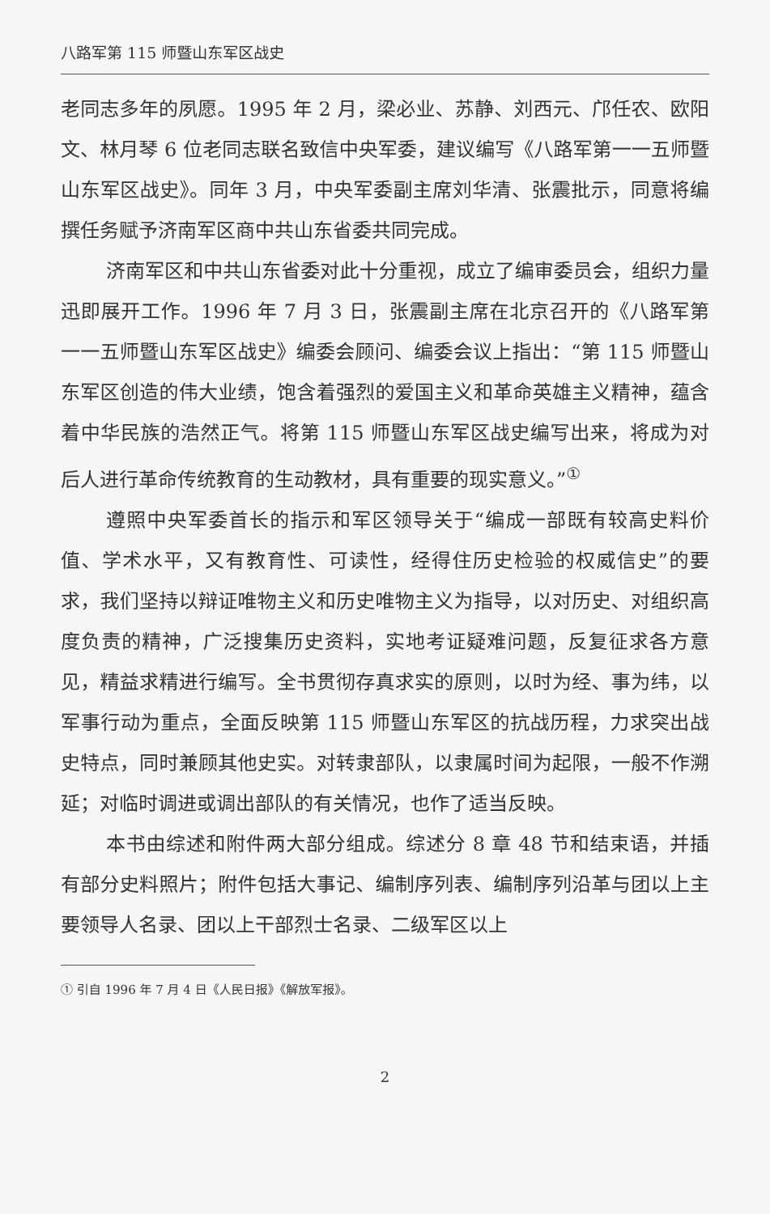八路军第 115 师暨山东军区战史
老同志多年的夙愿。1995 年 2 月，梁必业、苏静、刘西元、邝任农、欧阳文、林月琴 6 位老同志联名致信中央军委，建议编写《八路军第一一五师暨山东军区战史》。同年 3 月，中央军委副主席刘华清、张震批示，同意将编撰任务赋予济南军区商中共山东省委共同完成。
济南军区和中共山东省委对此十分重视，成立了编审委员会，组织力量迅即展开工作。1996 年 7 月 3 日，张震副主席在北京召开的《八路军第一一五师暨山东军区战史》编委会顾问、编委会议上指出：“第 115 师暨山东军区创造的伟大业绩，饱含着强烈的爱国主义和革命英雄主义精神，蕴含着中华民族的浩然正气。将第 115 师暨山东军区战史编写出来，将成为对后人进行革命传统教育的生动教材，具有重要的现实意义。”<sup>①</sup>
遵照中央军委首长的指示和军区领导关于“编成一部既有较高史料价值、学术水平，又有教育性、可读性，经得住历史检验的权威信史”的要求，我们坚持以辩证唯物主义和历史唯物主义为指导，以对历史、对组织高度负责的精神，广泛搜集历史资料，实地考证疑难问题，反复征求各方意见，精益求精进行编写。全书贯彻存真求实的原则，以时为经、事为纬，以军事行动为重点，全面反映第 115 师暨山东军区的抗战历程，力求突出战史特点，同时兼顾其他史实。对转隶部队，以隶属时间为起限，一般不作溯延；对临时调进或调出部队的有关情况，也作了适当反映。
本书由综述和附件两大部分组成。综述分 8 章 48 节和结束语，并插有部分史料照片；附件包括大事记、编制序列表、编制序列沿革与团以上主要领导人名录、团以上干部烈士名录、二级军区以上
① 引自 1996 年 7 月 4 日《人民日报》《解放军报》。
2